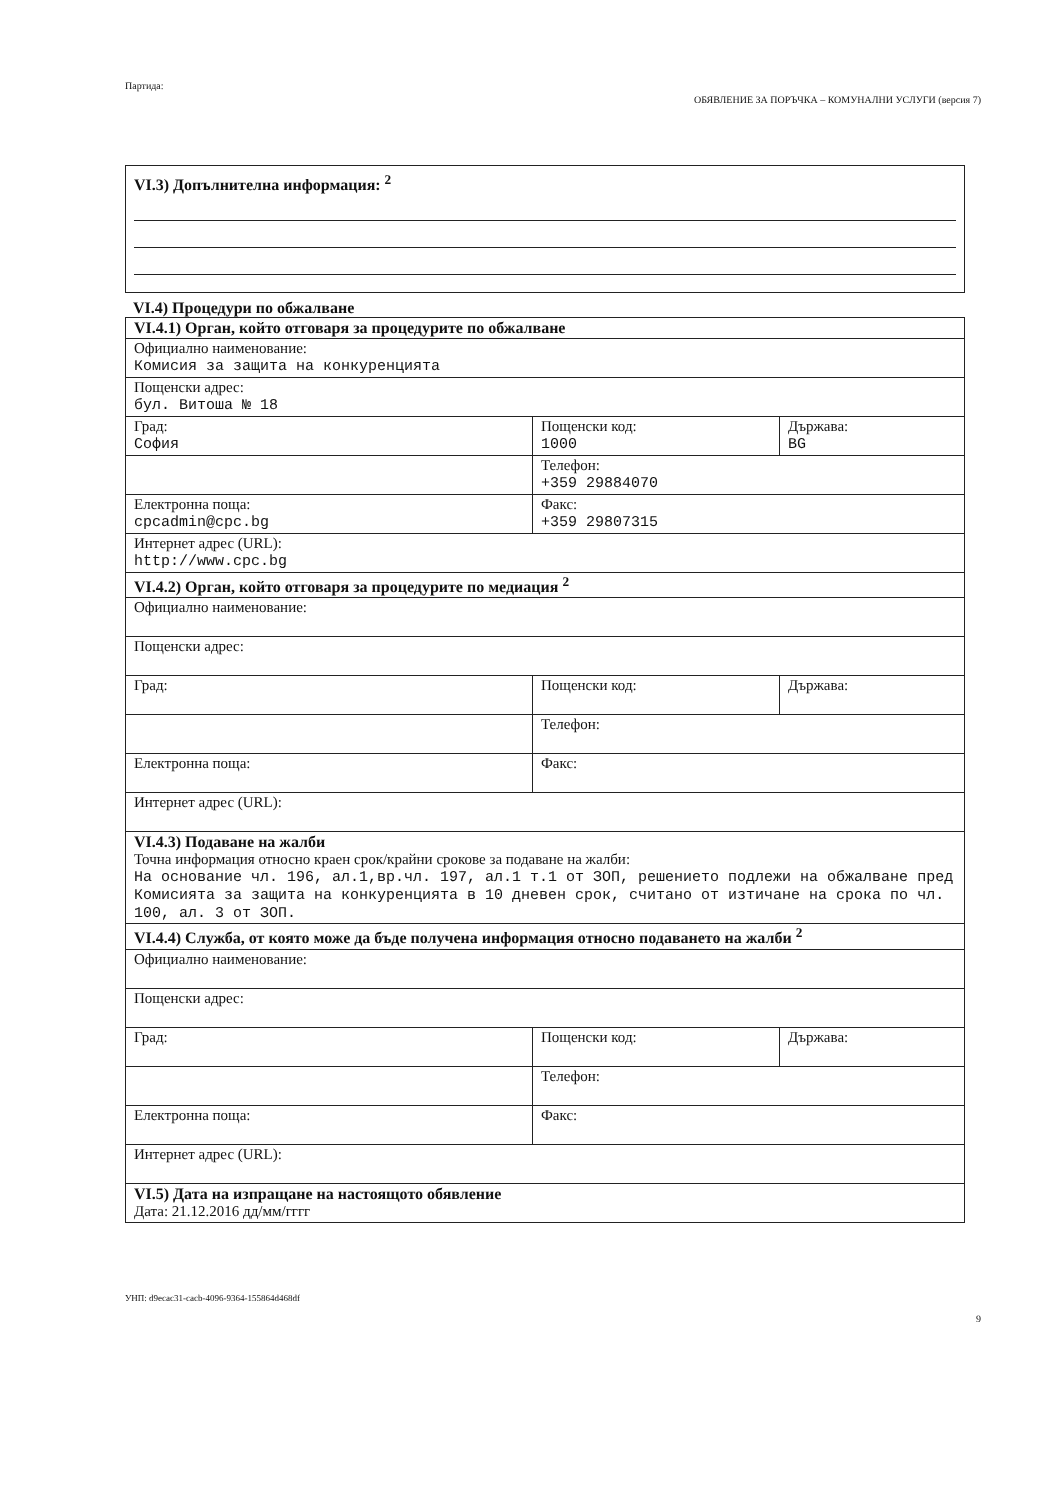Партида:
ОБЯВЛЕНИЕ ЗА ПОРЪЧКА – КОМУНАЛНИ УСЛУГИ (версия 7)
VI.3) Допълнителна информация: <sup>2</sup>
VI.4) Процедури по обжалване
| VI.4.1) Орган, който отговаря за процедурите по обжалване | | |
| Официално наименование: Комисия за защита на конкуренцията | | |
| Пощенски адрес: бул. Витоша № 18 | | |
| Град: София | Пощенски код: 1000 | Държава: BG |
| | Телефон: +359 29884070 | |
| Електронна поща: cpcadmin@cpc.bg | Факс: +359 29807315 | |
| Интернет адрес (URL): http://www.cpc.bg | | |
| VI.4.2) Орган, който отговаря за процедурите по медиация <sup>2</sup> | | |
| Официално наименование: | | |
| Пощенски адрес: | | |
| Град: | Пощенски код: | Държава: |
| | Телефон: | |
| Електронна поща: | Факс: | |
| Интернет адрес (URL): | | |
| VI.4.3) Подаване на жалби Точна информация относно краен срок/крайни срокове за подаване на жалби: На основание чл. 196, ал.1,вр.чл. 197, ал.1 т.1 от ЗОП, решението подлежи на обжалване пред Комисията за защита на конкуренцията в 10 дневен срок, считано от изтичане на срока по чл. 100, ал. 3 от ЗОП. | | |
| VI.4.4) Служба, от която може да бъде получена информация относно подаването на жалби <sup>2</sup> | | |
| Официално наименование: | | |
| Пощенски адрес: | | |
| Град: | Пощенски код: | Държава: |
| | Телефон: | |
| Електронна поща: | Факс: | |
| Интернет адрес (URL): | | |
| VI.5) Дата на изпращане на настоящото обявление Дата: 21.12.2016 дд/мм/гггг | | |
УНП: d9ecac31-cacb-4096-9364-155864d468df
9